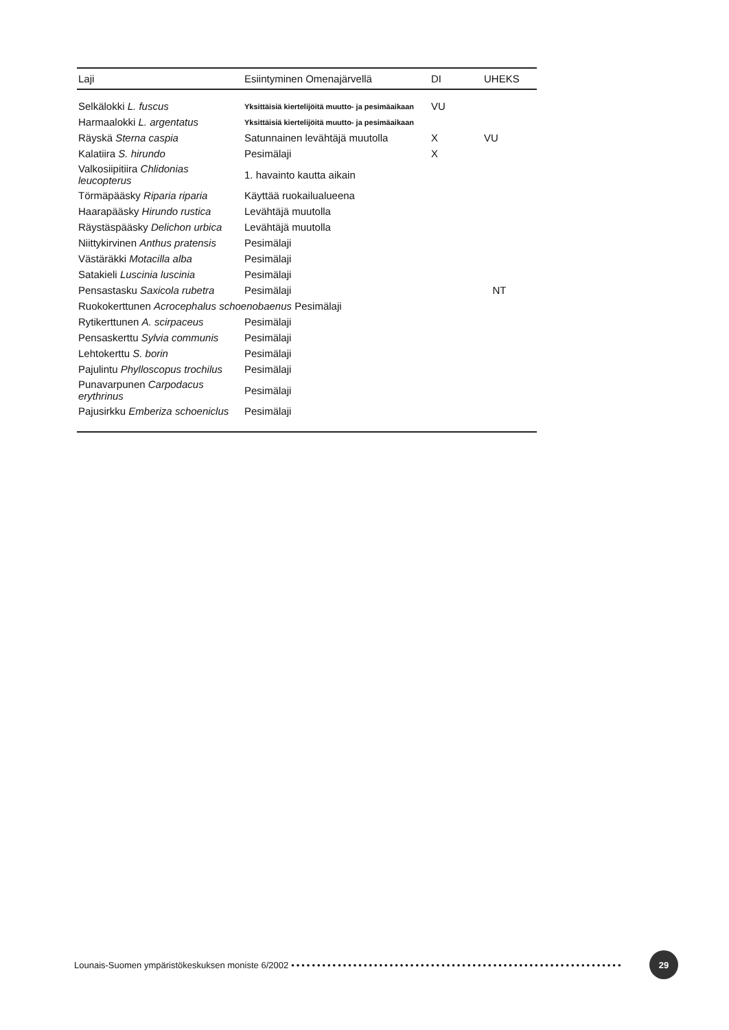| Laji | Esiintyminen Omenajärvellä | DI | UHEKS |
| --- | --- | --- | --- |
| Selkälokki L. fuscus | Yksittäisiä kiertelijöitä muutto- ja pesimäaikaan | VU | |
| Harmaalokki L. argentatus | Yksittäisiä kiertelijöitä muutto- ja pesimäaikaan | | |
| Räyskä Sterna caspia | Satunnainen levähtäjä muutolla | X | VU |
| Kalatiira S. hirundo | Pesimälaji | X | |
| Valkosiipitiira Chlidonias leucopterus | 1. havainto kautta aikain | | |
| Törmäpääsky Riparia riparia | Käyttää ruokailualueena | | |
| Haarapääsky Hirundo rustica | Levähtäjä muutolla | | |
| Räystäspääsky Delichon urbica | Levähtäjä muutolla | | |
| Niittykirvinen Anthus pratensis | Pesimälaji | | |
| Västäräkki Motacilla alba | Pesimälaji | | |
| Satakieli Luscinia luscinia | Pesimälaji | | |
| Pensastasku Saxicola rubetra | Pesimälaji | | NT |
| Ruokokerttunen Acrocephalus schoenobaenus Pesimälaji | | | |
| Rytikerttunen A. scirpaceus | Pesimälaji | | |
| Pensaskerttu Sylvia communis | Pesimälaji | | |
| Lehtokerttu S. borin | Pesimälaji | | |
| Pajulintu Phylloscopus trochilus | Pesimälaji | | |
| Punavarpunen Carpodacus erythrinus | Pesimälaji | | |
| Pajusirkku Emberiza schoeniclus | Pesimälaji | | |
Lounais-Suomen ympäristökeskuksen moniste 6/2002 •••••••••••••••••••••••••••••••••••••••••••••••••••••••••••••••• 29